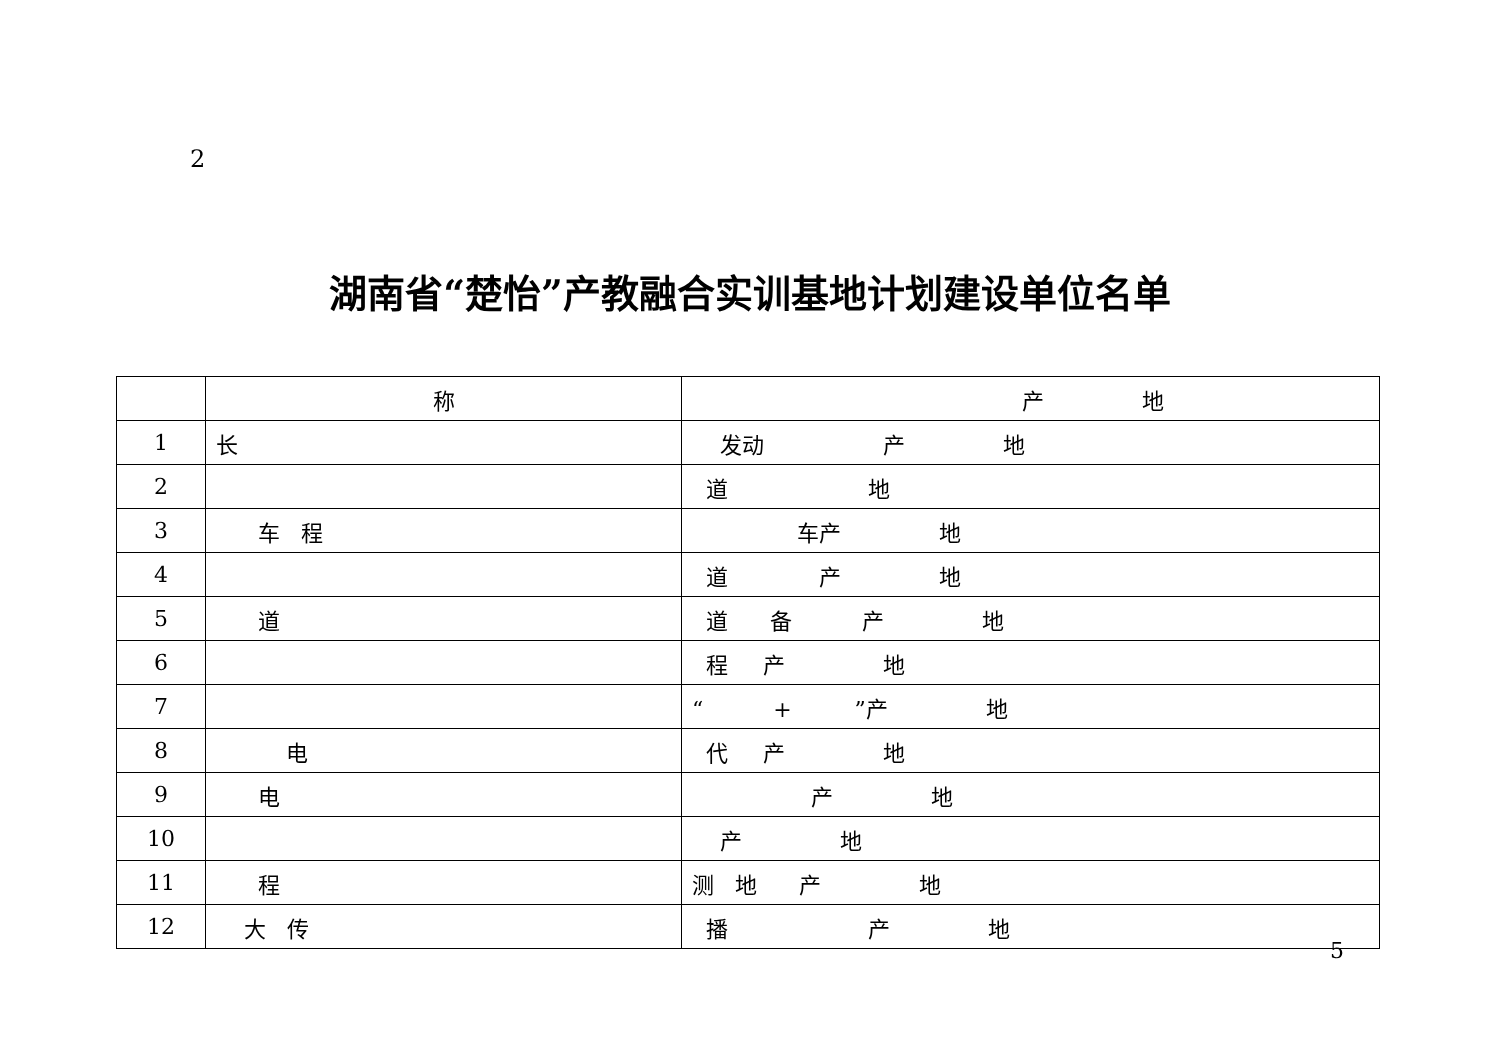2
湖南省“楚怡”产教融合实训基地计划建设单位名单
| | 称 | 产 地 |
| --- | --- | --- |
| 1 | 长 | 发动 产 地 |
| 2 | | 道 地 |
| 3 | 车 程 | 车产 地 |
| 4 | | 道 产 地 |
| 5 | 道 | 道 备 产 地 |
| 6 | | 程 产 地 |
| 7 | | “ + ”产 地 |
| 8 | 电 | 代 产 地 |
| 9 | 电 | 产 地 |
| 10 | | 产 地 |
| 11 | 程 | 测 地 产 地 |
| 12 | 大 传 | 播 产 地 |
5